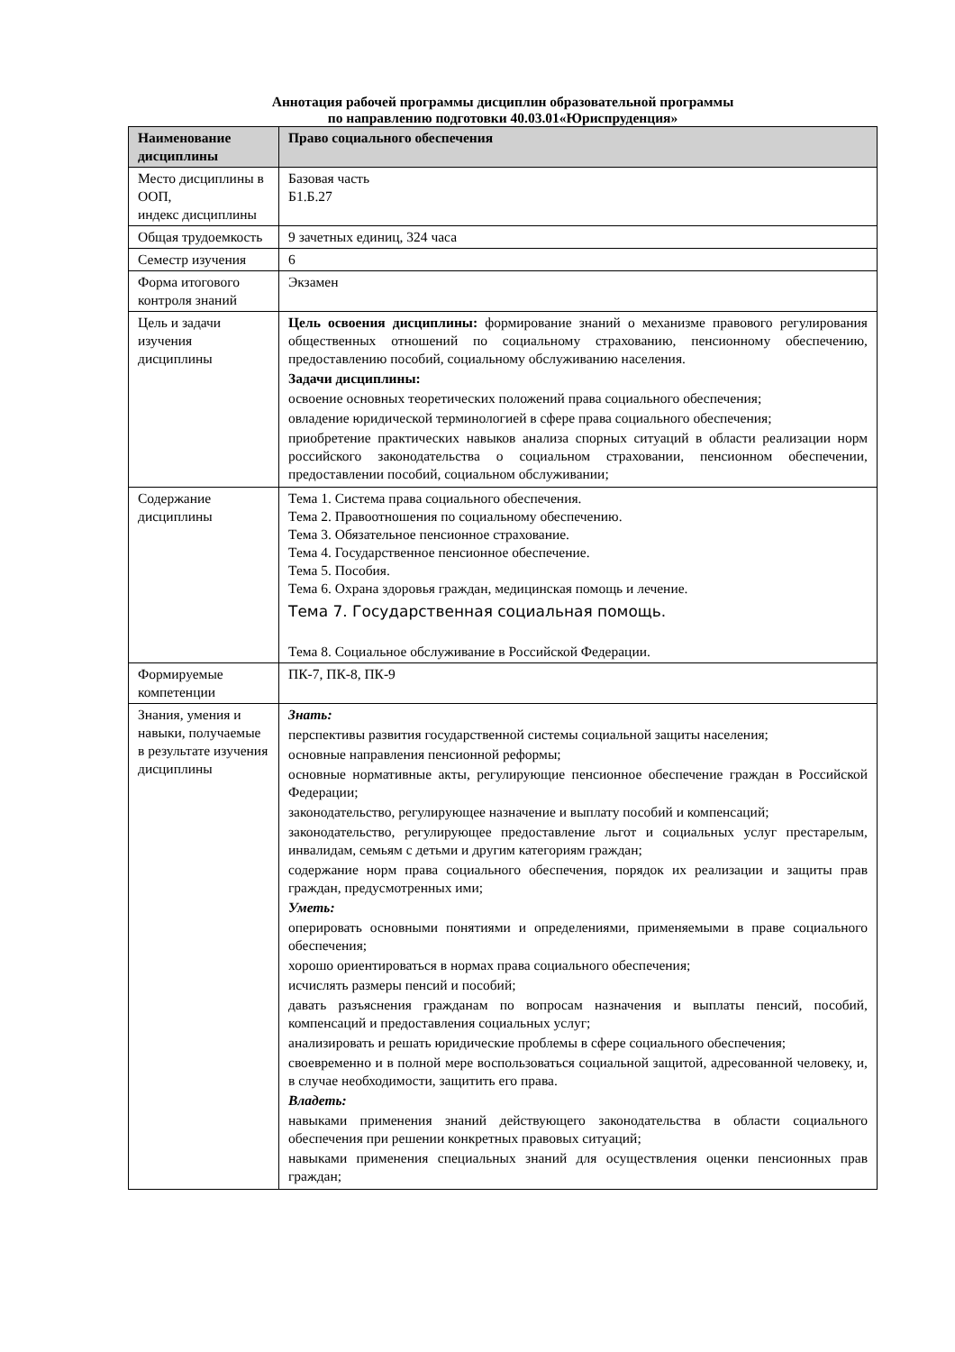Аннотация рабочей программы дисциплин образовательной программы
по направлению подготовки 40.03.01«Юриспруденция»
| Наименование дисциплины | Право социального обеспечения |
| --- | --- |
| Место дисциплины в ООП, индекс дисциплины | Базовая часть Б1.Б.27 |
| Общая трудоемкость | 9 зачетных единиц, 324 часа |
| Семестр изучения | 6 |
| Форма итогового контроля знаний | Экзамен |
| Цель и задачи изучения дисциплины | Цель освоения дисциплины: формирование знаний о механизме правового регулирования общественных отношений по социальному страхованию, пенсионному обеспечению, предоставлению пособий, социальному обслуживанию населения. Задачи дисциплины: освоение основных теоретических положений права социального обеспечения; овладение юридической терминологией в сфере права социального обеспечения; приобретение практических навыков анализа спорных ситуаций в области реализации норм российского законодательства о социальном страховании, пенсионном обеспечении, предоставлении пособий, социальном обслуживании; |
| Содержание дисциплины | Тема 1. Система права социального обеспечения. Тема 2. Правоотношения по социальному обеспечению. Тема 3. Обязательное пенсионное страхование. Тема 4. Государственное пенсионное обеспечение. Тема 5. Пособия. Тема 6. Охрана здоровья граждан, медицинская помощь и лечение. Тема 7. Государственная социальная помощь. Тема 8. Социальное обслуживание в Российской Федерации. |
| Формируемые компетенции | ПК-7, ПК-8, ПК-9 |
| Знания, умения и навыки, получаемые в результате изучения дисциплины | Знать: перспективы развития государственной системы социальной защиты населения; основные направления пенсионной реформы; основные нормативные акты, регулирующие пенсионное обеспечение граждан в Российской Федерации; законодательство, регулирующее назначение и выплату пособий и компенсаций; законодательство, регулирующее предоставление льгот и социальных услуг престарелым, инвалидам, семьям с детьми и другим категориям граждан; содержание норм права социального обеспечения, порядок их реализации и защиты прав граждан, предусмотренных ими; Уметь: оперировать основными понятиями и определениями, применяемыми в праве социального обеспечения; хорошо ориентироваться в нормах права социального обеспечения; исчислять размеры пенсий и пособий; давать разъяснения гражданам по вопросам назначения и выплаты пенсий, пособий, компенсаций и предоставления социальных услуг; анализировать и решать юридические проблемы в сфере социального обеспечения; своевременно и в полной мере воспользоваться социальной защитой, адресованной человеку, и, в случае необходимости, защитить его права. Владеть: навыками применения знаний действующего законодательства в области социального обеспечения при решении конкретных правовых ситуаций; навыками применения специальных знаний для осуществления оценки пенсионных прав граждан; |